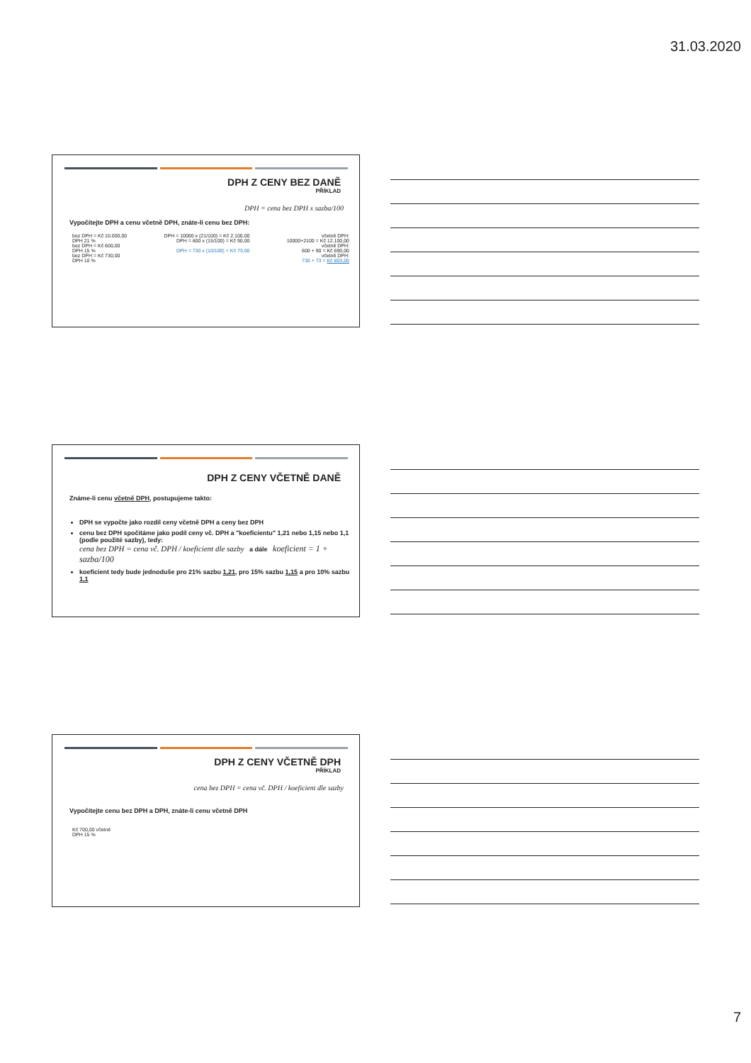31.03.2020
DPH Z CENY BEZ DANĚ
PŘÍKLAD
DPH = cena bez DPH x sazba/100
Vypočítejte DPH a cenu včetně DPH, znáte-li cenu bez DPH:
bez DPH = Kč 10.000,00
DPH 21 %
bez DPH = Kč 600,00
DPH 15 %
bez DPH = Kč 730,00
DPH 10 %
DPH = 10000 x (21/100) = Kč 2.100,00
DPH = 600 x (15/100) = Kč 90,00
DPH = 730 x (10/100) = Kč 73,00
včetně DPH:
10000+2100 = Kč 12.100,00
včetně DPH:
600 + 90 = Kč 690,00
včetně DPH:
730 + 73 = Kč 803,00
DPH Z CENY VČETNĚ DANĚ
Známe-li cenu včetně DPH, postupujeme takto:
DPH se vypočte jako rozdíl ceny včetně DPH a ceny bez DPH
cenu bez DPH spočítáme jako podíl ceny vč. DPH a "koeficientu" 1,21 nebo 1,15 nebo 1,1 (podle použité sazby), tedy:
cena bez DPH = cena vč. DPH / koeficient dle sazby a dále koeficient = 1 + sazba/100
koeficient tedy bude jednoduše pro 21% sazbu 1,21, pro 15% sazbu 1,15 a pro 10% sazbu 1,1
DPH Z CENY VČETNĚ DPH
PŘÍKLAD
cena bez DPH = cena vč. DPH / koeficient dle sazby
Vypočítejte cenu bez DPH a DPH, znáte-li cenu včetně DPH
Kč 700,00 včetně
DPH 15 %
7